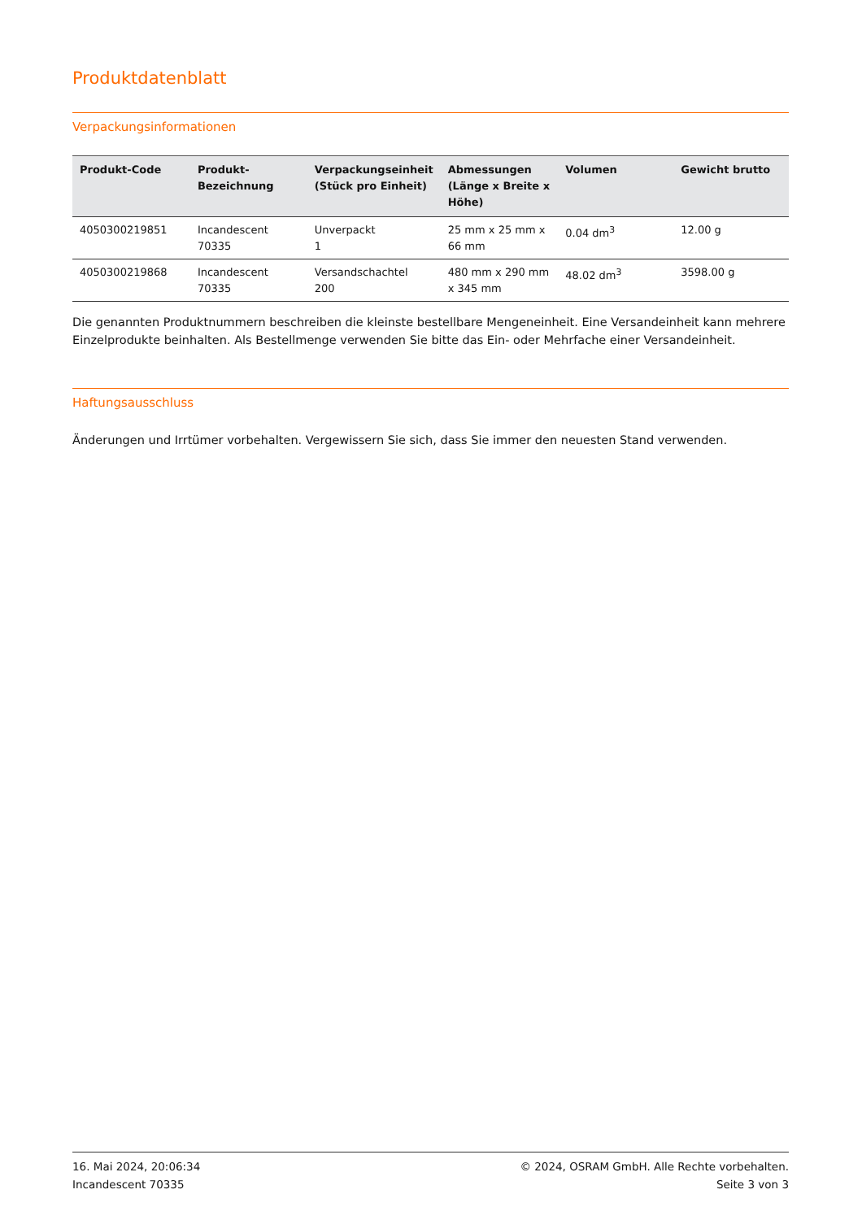Produktdatenblatt
Verpackungsinformationen
| Produkt-Code | Produkt- Bezeichnung | Verpackungseinheit (Stück pro Einheit) | Abmessungen (Länge x Breite x Höhe) | Volumen | Gewicht brutto |
| --- | --- | --- | --- | --- | --- |
| 4050300219851 | Incandescent 70335 | Unverpackt 1 | 25 mm x 25 mm x 66 mm | 0.04 dm<sup>3</sup> | 12.00 g |
| 4050300219868 | Incandescent 70335 | Versandschachtel 200 | 480 mm x 290 mm x 345 mm | 48.02 dm<sup>3</sup> | 3598.00 g |
Die genannten Produktnummern beschreiben die kleinste bestellbare Mengeneinheit. Eine Versandeinheit kann mehrere Einzelprodukte beinhalten. Als Bestellmenge verwenden Sie bitte das Ein- oder Mehrfache einer Versandeinheit.
Haftungsausschluss
Änderungen und Irrtümer vorbehalten. Vergewissern Sie sich, dass Sie immer den neuesten Stand verwenden.
16. Mai 2024, 20:06:34
Incandescent 70335
© 2024, OSRAM GmbH. Alle Rechte vorbehalten.
Seite 3 von 3